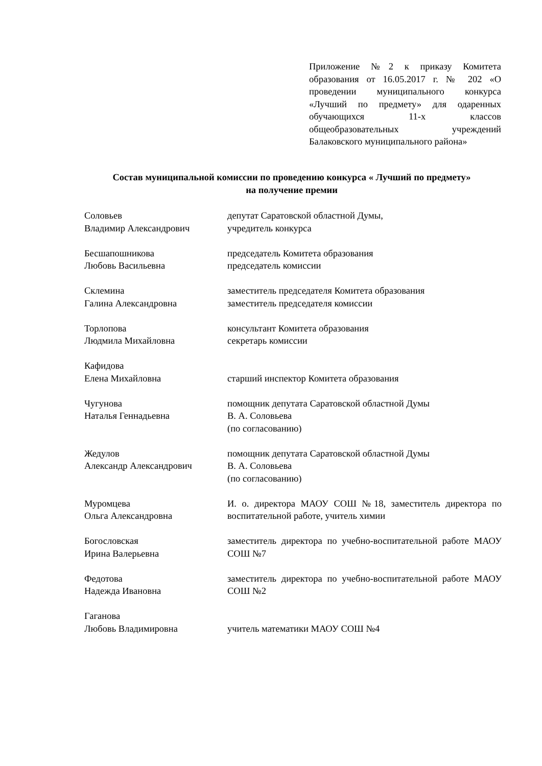Приложение №2 к приказу Комитета образования от 16.05.2017 г. № 202 «О проведении муниципального конкурса «Лучший по предмету» для одаренных обучающихся 11-х классов общеобразовательных учреждений Балаковского муниципального района»
Состав муниципальной комиссии по проведению конкурса « Лучший по предмету»
на получение премии
Соловьев
Владимир Александрович
депутат Саратовской областной Думы,
учредитель конкурса
Бесшапошникова
Любовь Васильевна
председатель Комитета образования
председатель комиссии
Склемина
Галина Александровна
заместитель председателя Комитета образования
заместитель председателя комиссии
Торлопова
Людмила Михайловна
консультант Комитета образования
секретарь комиссии
Кафидова
Елена Михайловна
старший инспектор Комитета образования
Чугунова
Наталья Геннадьевна
помощник депутата Саратовской областной Думы
В. А. Соловьева
(по согласованию)
Жедулов
Александр Александрович
помощник депутата Саратовской областной Думы
В. А. Соловьева
(по согласованию)
Муромцева
Ольга Александровна
И. о. директора МАОУ СОШ №18, заместитель директора по воспитательной работе, учитель химии
Богословская
Ирина Валерьевна
заместитель директора по учебно-воспитательной работе МАОУ СОШ №7
Федотова
Надежда Ивановна
заместитель директора по учебно-воспитательной работе МАОУ СОШ №2
Гаганова
Любовь Владимировна
учитель математики МАОУ СОШ №4